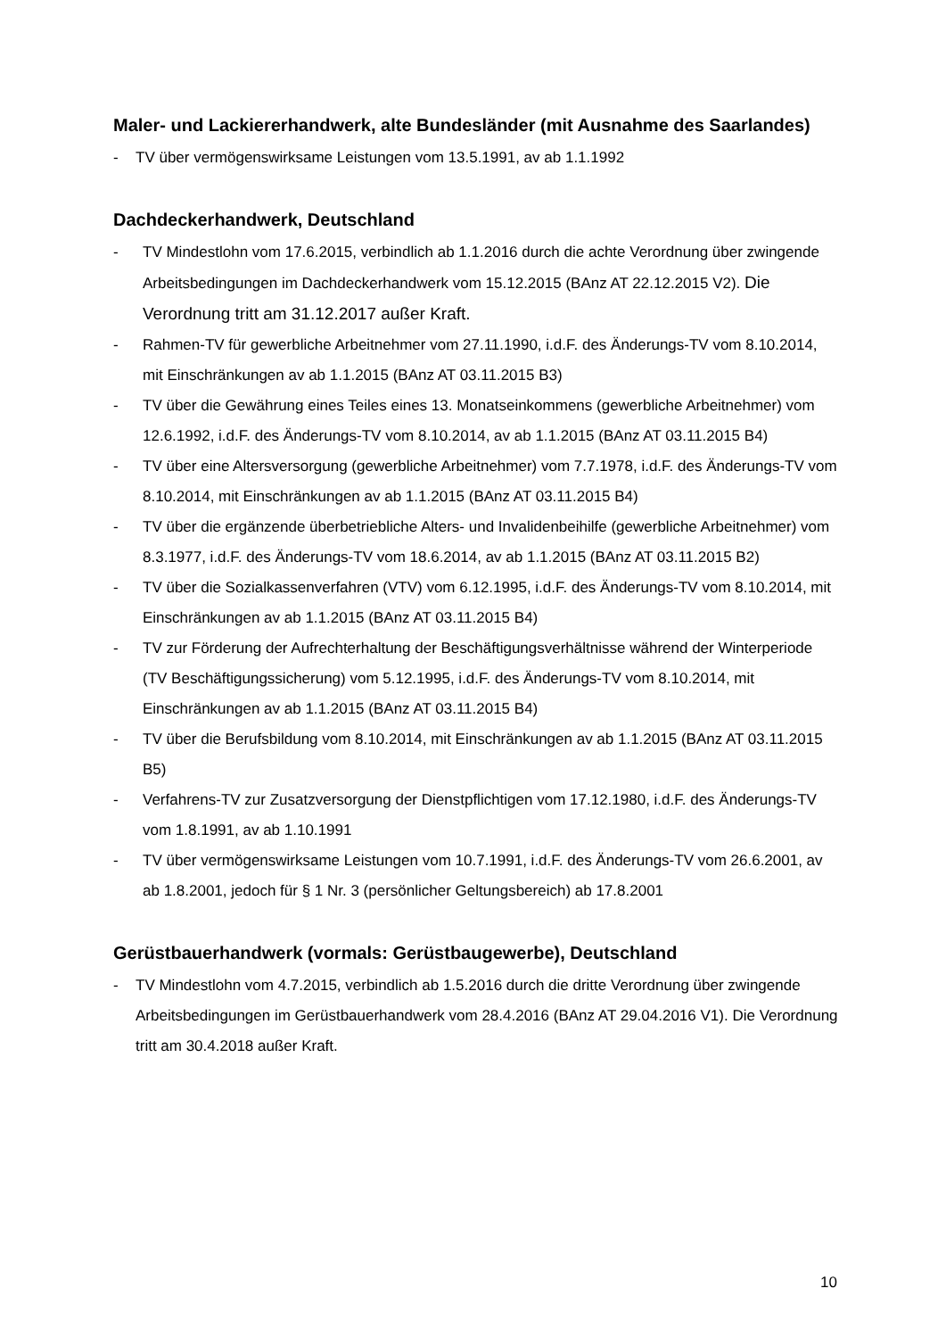Maler- und Lackiererhandwerk, alte Bundesländer (mit Ausnahme des Saarlandes)
- TV über vermögenswirksame Leistungen vom 13.5.1991, av ab 1.1.1992
Dachdeckerhandwerk, Deutschland
- TV Mindestlohn vom 17.6.2015, verbindlich ab 1.1.2016 durch die achte Verordnung über zwingende Arbeitsbedingungen im Dachdeckerhandwerk vom 15.12.2015 (BAnz AT 22.12.2015 V2). Die Verordnung tritt am 31.12.2017 außer Kraft.
- Rahmen-TV für gewerbliche Arbeitnehmer vom 27.11.1990, i.d.F. des Änderungs-TV vom 8.10.2014, mit Einschränkungen av ab 1.1.2015 (BAnz AT 03.11.2015 B3)
- TV über die Gewährung eines Teiles eines 13. Monatseinkommens (gewerbliche Arbeitnehmer) vom 12.6.1992, i.d.F. des Änderungs-TV vom 8.10.2014, av ab 1.1.2015 (BAnz AT 03.11.2015 B4)
- TV über eine Altersversorgung (gewerbliche Arbeitnehmer) vom 7.7.1978, i.d.F. des Änderungs-TV vom 8.10.2014, mit Einschränkungen av ab 1.1.2015 (BAnz AT 03.11.2015 B4)
- TV über die ergänzende überbetriebliche Alters- und Invalidenbeihilfe (gewerbliche Arbeitnehmer) vom 8.3.1977, i.d.F. des Änderungs-TV vom 18.6.2014, av ab 1.1.2015 (BAnz AT 03.11.2015 B2)
- TV über die Sozialkassenverfahren (VTV) vom 6.12.1995, i.d.F. des Änderungs-TV vom 8.10.2014, mit Einschränkungen av ab 1.1.2015 (BAnz AT 03.11.2015 B4)
- TV zur Förderung der Aufrechterhaltung der Beschäftigungsverhältnisse während der Winterperiode (TV Beschäftigungssicherung) vom 5.12.1995, i.d.F. des Änderungs-TV vom 8.10.2014, mit Einschränkungen av ab 1.1.2015 (BAnz AT 03.11.2015 B4)
- TV über die Berufsbildung vom 8.10.2014, mit Einschränkungen av ab 1.1.2015 (BAnz AT 03.11.2015 B5)
- Verfahrens-TV zur Zusatzversorgung der Dienstpflichtigen vom 17.12.1980, i.d.F. des Änderungs-TV vom 1.8.1991, av ab 1.10.1991
- TV über vermögenswirksame Leistungen vom 10.7.1991, i.d.F. des Änderungs-TV vom 26.6.2001, av ab 1.8.2001, jedoch für § 1 Nr. 3 (persönlicher Geltungsbereich) ab 17.8.2001
Gerüstbauerhandwerk (vormals: Gerüstbaugewerbe), Deutschland
- TV Mindestlohn vom 4.7.2015, verbindlich ab 1.5.2016 durch die dritte Verordnung über zwingende Arbeitsbedingungen im Gerüstbauerhandwerk vom 28.4.2016 (BAnz AT 29.04.2016 V1). Die Verordnung tritt am 30.4.2018 außer Kraft.
10